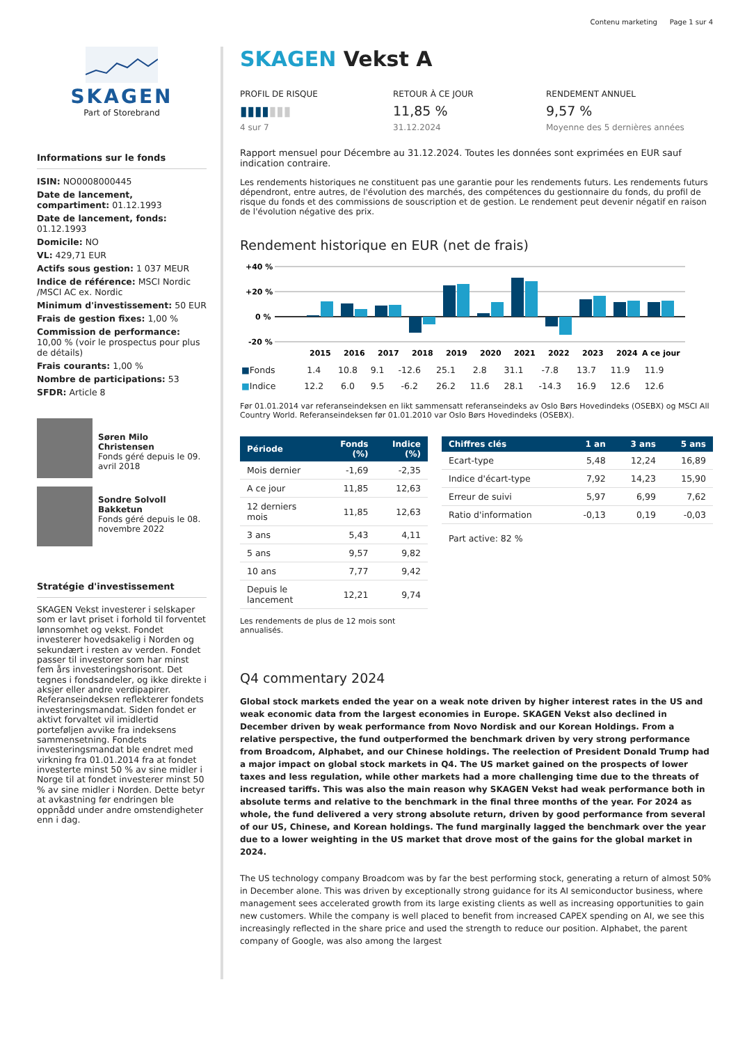Contenu marketing Page 1 sur 4
SKAGEN
Part of Storebrand
Informations sur le fonds
ISIN: NO0008000445
Date de lancement, compartiment: 01.12.1993
Date de lancement, fonds: 01.12.1993
Domicile: NO
VL: 429,71 EUR
Actifs sous gestion: 1 037 MEUR
Indice de référence: MSCI Nordic /MSCI AC ex. Nordic
Minimum d'investissement: 50 EUR
Frais de gestion fixes: 1,00 %
Commission de performance: 10,00 % (voir le prospectus pour plus de détails)
Frais courants: 1,00 %
Nombre de participations: 53
SFDR: Article 8
Søren Milo Christensen
Fonds géré depuis le 09. avril 2018
Sondre Solvoll Bakketun
Fonds géré depuis le 08. novembre 2022
Stratégie d'investissement
SKAGEN Vekst investerer i selskaper som er lavt priset i forhold til forventet lønnsomhet og vekst. Fondet investerer hovedsakelig i Norden og sekundært i resten av verden. Fondet passer til investorer som har minst fem års investeringshorisont. Det tegnes i fondsandeler, og ikke direkte i aksjer eller andre verdipapirer. Referanseindeksen reflekterer fondets investeringsmandat. Siden fondet er aktivt forvaltet vil imidlertid porteføljen avvike fra indeksens sammensetning. Fondets investeringsmandat ble endret med virkning fra 01.01.2014 fra at fondet investerte minst 50 % av sine midler i Norge til at fondet investerer minst 50 % av sine midler i Norden. Dette betyr at avkastning før endringen ble oppnådd under andre omstendigheter enn i dag.
SKAGEN Vekst A
PROFIL DE RISQUE
▮▮▮▮▮▮▮
4 sur 7
RETOUR À CE JOUR
11,85 %
31.12.2024
RENDEMENT ANNUEL
9,57 %
Moyenne des 5 dernières années
Rapport mensuel pour Décembre au 31.12.2024. Toutes les données sont exprimées en EUR sauf indication contraire.
Les rendements historiques ne constituent pas une garantie pour les rendements futurs. Les rendements futurs dépendront, entre autres, de l'évolution des marchés, des compétences du gestionnaire du fonds, du profil de risque du fonds et des commissions de souscription et de gestion. Le rendement peut devenir négatif en raison de l'évolution négative des prix.
Rendement historique en EUR (net de frais)
+40 %
+20 %
0 %
-20 %
2015
2016
2017
2018
2019
2020
2021
2022
2023
2024
A ce jour
| ■ Fonds | 1.4 | 10.8 | 9.1 | -12.6 | 25.1 | 2.8 | 31.1 | -7.8 | 13.7 | 11.9 | 11.9 |
| ■ Indice | 12.2 | 6.0 | 9.5 | -6.2 | 26.2 | 11.6 | 28.1 | -14.3 | 16.9 | 12.6 | 12.6 |
Før 01.01.2014 var referanseindeksen en likt sammensatt referanseindeks av Oslo Børs Hovedindeks (OSEBX) og MSCI All Country World. Referanseindeksen før 01.01.2010 var Oslo Børs Hovedindeks (OSEBX).
| Période | Fonds (%) | Indice (%) |
| --- | --- | --- |
| Mois dernier | -1,69 | -2,35 |
| A ce jour | 11,85 | 12,63 |
| 12 derniers mois | 11,85 | 12,63 |
| 3 ans | 5,43 | 4,11 |
| 5 ans | 9,57 | 9,82 |
| 10 ans | 7,77 | 9,42 |
| Depuis le lancement | 12,21 | 9,74 |
Les rendements de plus de 12 mois sont annualisés.
| Chiffres clés | 1 an | 3 ans | 5 ans |
| --- | --- | --- | --- |
| Ecart-type | 5,48 | 12,24 | 16,89 |
| Indice d'écart-type | 7,92 | 14,23 | 15,90 |
| Erreur de suivi | 5,97 | 6,99 | 7,62 |
| Ratio d'information | -0,13 | 0,19 | -0,03 |
Part active: 82 %
Q4 commentary 2024
Global stock markets ended the year on a weak note driven by higher interest rates in the US and weak economic data from the largest economies in Europe. SKAGEN Vekst also declined in December driven by weak performance from Novo Nordisk and our Korean Holdings. From a relative perspective, the fund outperformed the benchmark driven by very strong performance from Broadcom, Alphabet, and our Chinese holdings. The reelection of President Donald Trump had a major impact on global stock markets in Q4. The US market gained on the prospects of lower taxes and less regulation, while other markets had a more challenging time due to the threats of increased tariffs. This was also the main reason why SKAGEN Vekst had weak performance both in absolute terms and relative to the benchmark in the final three months of the year. For 2024 as whole, the fund delivered a very strong absolute return, driven by good performance from several of our US, Chinese, and Korean holdings. The fund marginally lagged the benchmark over the year due to a lower weighting in the US market that drove most of the gains for the global market in 2024.
The US technology company Broadcom was by far the best performing stock, generating a return of almost 50% in December alone. This was driven by exceptionally strong guidance for its AI semiconductor business, where management sees accelerated growth from its large existing clients as well as increasing opportunities to gain new customers. While the company is well placed to benefit from increased CAPEX spending on AI, we see this increasingly reflected in the share price and used the strength to reduce our position. Alphabet, the parent company of Google, was also among the largest